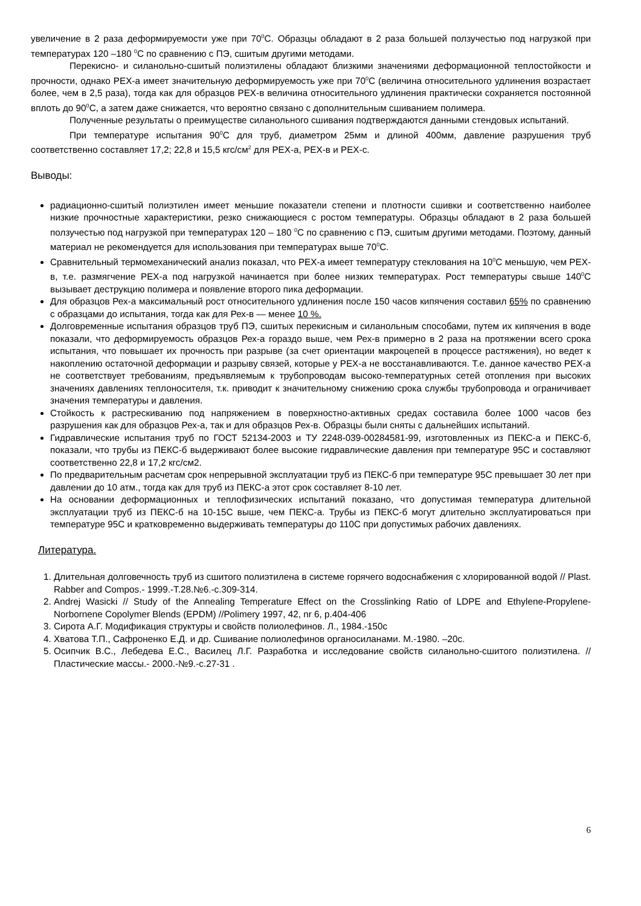увеличение в 2 раза деформируемости уже при 70<sup>0</sup>С. Образцы обладают в 2 раза большей ползучестью под нагрузкой при температурах 120 –180 <sup>0</sup>С по сравнению с ПЭ, сшитым другими методами.
Перекисно- и силанольно-сшитый полиэтилены обладают близкими значениями деформационной теплостойкости и прочности, однако РЕХ-а имеет значительную деформируемость уже при 70<sup>0</sup>С (величина относительного удлинения возрастает более, чем в 2,5 раза), тогда как для образцов РЕХ-в величина относительного удлинения практически сохраняется постоянной вплоть до 90<sup>0</sup>С, а затем даже снижается, что вероятно связано с дополнительным сшиванием полимера.
Полученные результаты о преимуществе силанольного сшивания подтверждаются данными стендовых испытаний.
При температуре испытания 90<sup>0</sup>С для труб, диаметром 25мм и длиной 400мм, давление разрушения труб соответственно составляет 17,2; 22,8 и 15,5 кгс/см<sup>2</sup> для РЕХ-а, РЕХ-в и РЕХ-с.
Выводы:
радиационно-сшитый полиэтилен имеет меньшие показатели степени и плотности сшивки и соответственно наиболее низкие прочностные характеристики, резко снижающиеся с ростом температуры. Образцы обладают в 2 раза большей ползучестью под нагрузкой при температурах 120 – 180 <sup>0</sup>С по сравнению с ПЭ, сшитым другими методами. Поэтому, данный материал не рекомендуется для использования при температурах выше 70<sup>0</sup>С.
Сравнительный термомеханический анализ показал, что РЕХ-а имеет температуру стеклования на 10<sup>0</sup>С меньшую, чем РЕХ-в, т.е. размягчение РЕХ-а под нагрузкой начинается при более низких температурах. Рост температуры свыше 140<sup>0</sup>С вызывает деструкцию полимера и появление второго пика деформации.
Для образцов Рех-а максимальный рост относительного удлинения после 150 часов кипячения составил 65% по сравнению с образцами до испытания, тогда как для Рех-в — менее 10 %.
Долговременные испытания образцов труб ПЭ, сшитых перекисным и силанольным способами, путем их кипячения в воде показали, что деформируемость образцов Рех-а гораздо выше, чем Рех-в примерно в 2 раза на протяжении всего срока испытания, что повышает их прочность при разрыве (за счет ориентации макроцепей в процессе растяжения), но ведет к накоплению остаточной деформации и разрыву связей, которые у РЕХ-а не восстанавливаются. Т.е. данное качество РЕХ-а не соответствует требованиям, предъявляемым к трубопроводам высоко-температурных сетей отопления при высоких значениях давлениях теплоносителя, т.к. приводит к значительному снижению срока службы трубопровода и ограничивает значения температуры и давления.
Стойкость к растрескиванию под напряжением в поверхностно-активных средах составила более 1000 часов без разрушения как для образцов Рех-а, так и для образцов Рех-в. Образцы были сняты с дальнейших испытаний.
Гидравлические испытания труб по ГОСТ 52134-2003 и ТУ 2248-039-00284581-99, изготовленных из ПЕКС-а и ПЕКС-б, показали, что трубы из ПЕКС-б выдерживают более высокие гидравлические давления при температуре 95С и составляют соответственно 22,8 и 17,2 кгс/см2.
По предварительным расчетам срок непрерывной эксплуатации труб из ПЕКС-б при температуре 95С превышает 30 лет при давлении до 10 атм., тогда как для труб из ПЕКС-а этот срок составляет 8-10 лет.
На основании деформационных и теплофизических испытаний показано, что допустимая температура длительной эксплуатации труб из ПЕКС-б на 10-15С выше, чем ПЕКС-а. Трубы из ПЕКС-б могут длительно эксплуатироваться при температуре 95С и кратковременно выдерживать температуры до 110С при допустимых рабочих давлениях.
Литература.
1. Длительная долговечность труб из сшитого полиэтилена в системе горячего водоснабжения с хлорированной водой // Plast. Rabber and Compos.- 1999.-Т.28.№6.-с.309-314.
2. Andrej Wasicki // Study of the Annealing Temperature Effect on the Crosslinking Ratio of LDPE and Ethylene-Propylene-Norbornene Copolymer Blends (EPDM) //Polimery 1997, 42, nr 6, p.404-406
3. Сирота А.Г. Модификация структуры и свойств полиолефинов. Л., 1984.-150с
4. Хватова Т.П., Сафроненко Е.Д. и др. Сшивание полиолефинов органосиланами. М.-1980. –20с.
5. Осипчик В.С., Лебедева Е.С., Василец Л.Г. Разработка и исследование свойств силанольно-сшитого полиэтилена. //Пластические массы.- 2000.-№9.-с.27-31 .
6